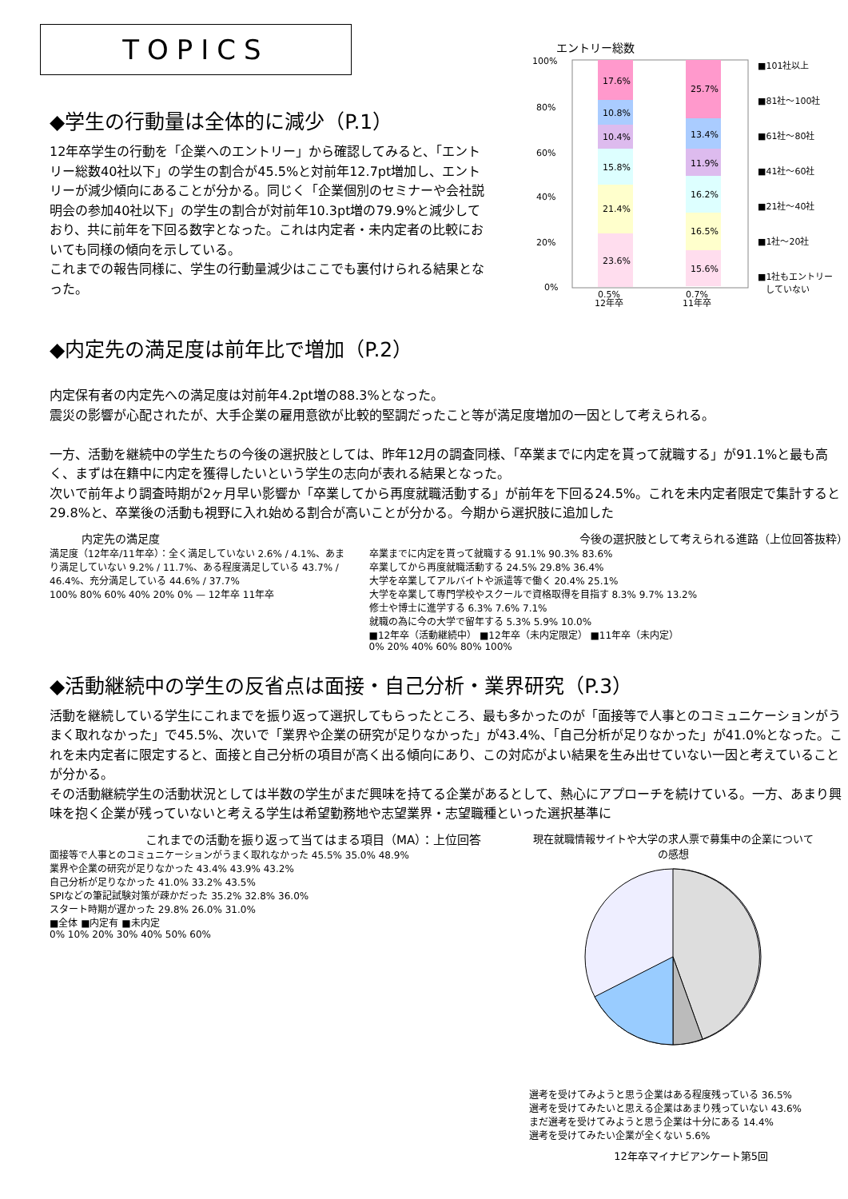TOPICS
◆学生の行動量は全体的に減少（P.1）
12年卒学生の行動を「企業へのエントリー」から確認してみると、「エントリー総数40社以下」の学生の割合が45.5%と対前年12.7pt増加し、エントリーが減少傾向にあることが分かる。同じく「企業個別のセミナーや会社説明会の参加40社以下」の学生の割合が対前年10.3pt増の79.9%と減少しており、共に前年を下回る数字となった。これは内定者・未内定者の比較においても同様の傾向を示している。
これまでの報告同様に、学生の行動量減少はここでも裏付けられる結果となった。
エントリー総数
100%
80%
60%
40%
20%
0%
17.6%
10.8%
10.4%
15.8%
21.4%
23.6%
25.7%
13.4%
11.9%
16.2%
16.5%
15.6%
0.5%
12年卒
0.7%
11年卒
■101社以上
■81社～100社
■61社～80社
■41社～60社
■21社～40社
■1社～20社
■1社もエントリー
していない
◆内定先の満足度は前年比で増加（P.2）
内定保有者の内定先への満足度は対前年4.2pt増の88.3%となった。
震災の影響が心配されたが、大手企業の雇用意欲が比較的堅調だったこと等が満足度増加の一因として考えられる。
一方、活動を継続中の学生たちの今後の選択肢としては、昨年12月の調査同様、「卒業までに内定を貰って就職する」が91.1%と最も高く、まずは在籍中に内定を獲得したいという学生の志向が表れる結果となった。
次いで前年より調査時期が2ヶ月早い影響か「卒業してから再度就職活動する」が前年を下回る24.5%。これを未内定者限定で集計すると29.8%と、卒業後の活動も視野に入れ始める割合が高いことが分かる。今期から選択肢に追加した
内定先の満足度
満足度（12年卒/11年卒）：全く満足していない 2.6% / 4.1%、あまり満足していない 9.2% / 11.7%、ある程度満足している 43.7% / 46.4%、充分満足している 44.6% / 37.7%
100% 80% 60% 40% 20% 0% — 12年卒 11年卒
今後の選択肢として考えられる進路（上位回答抜粋）
卒業までに内定を貰って就職する 91.1% 90.3% 83.6%
卒業してから再度就職活動する 24.5% 29.8% 36.4%
大学を卒業してアルバイトや派遣等で働く 20.4% 25.1%
大学を卒業して専門学校やスクールで資格取得を目指す 8.3% 9.7% 13.2%
修士や博士に進学する 6.3% 7.6% 7.1%
就職の為に今の大学で留年する 5.3% 5.9% 10.0%
■12年卒（活動継続中） ■12年卒（未内定限定） ■11年卒（未内定）
0% 20% 40% 60% 80% 100%
◆活動継続中の学生の反省点は面接・自己分析・業界研究（P.3）
活動を継続している学生にこれまでを振り返って選択してもらったところ、最も多かったのが「面接等で人事とのコミュニケーションがうまく取れなかった」で45.5%、次いで「業界や企業の研究が足りなかった」が43.4%、「自己分析が足りなかった」が41.0%となった。これを未内定者に限定すると、面接と自己分析の項目が高く出る傾向にあり、この対応がよい結果を生み出せていない一因と考えていることが分かる。
その活動継続学生の活動状況としては半数の学生がまだ興味を持てる企業があるとして、熱心にアプローチを続けている。一方、あまり興味を抱く企業が残っていないと考える学生は希望勤務地や志望業界・志望職種といった選択基準に
これまでの活動を振り返って当てはまる項目（MA）：上位回答
面接等で人事とのコミュニケーションがうまく取れなかった 45.5% 35.0% 48.9%
業界や企業の研究が足りなかった 43.4% 43.9% 43.2%
自己分析が足りなかった 41.0% 33.2% 43.5%
SPIなどの筆記試験対策が疎かだった 35.2% 32.8% 36.0%
スタート時期が遅かった 29.8% 26.0% 31.0%
■全体 ■内定有 ■未内定
0% 10% 20% 30% 40% 50% 60%
現在就職情報サイトや大学の求人票で募集中の企業についての感想
選考を受けてみようと思う企業はある程度残っている 36.5%
選考を受けてみたいと思える企業はあまり残っていない 43.6%
まだ選考を受けてみようと思う企業は十分にある 14.4%
選考を受けてみたい企業が全くない 5.6%
12年卒マイナビアンケート第5回